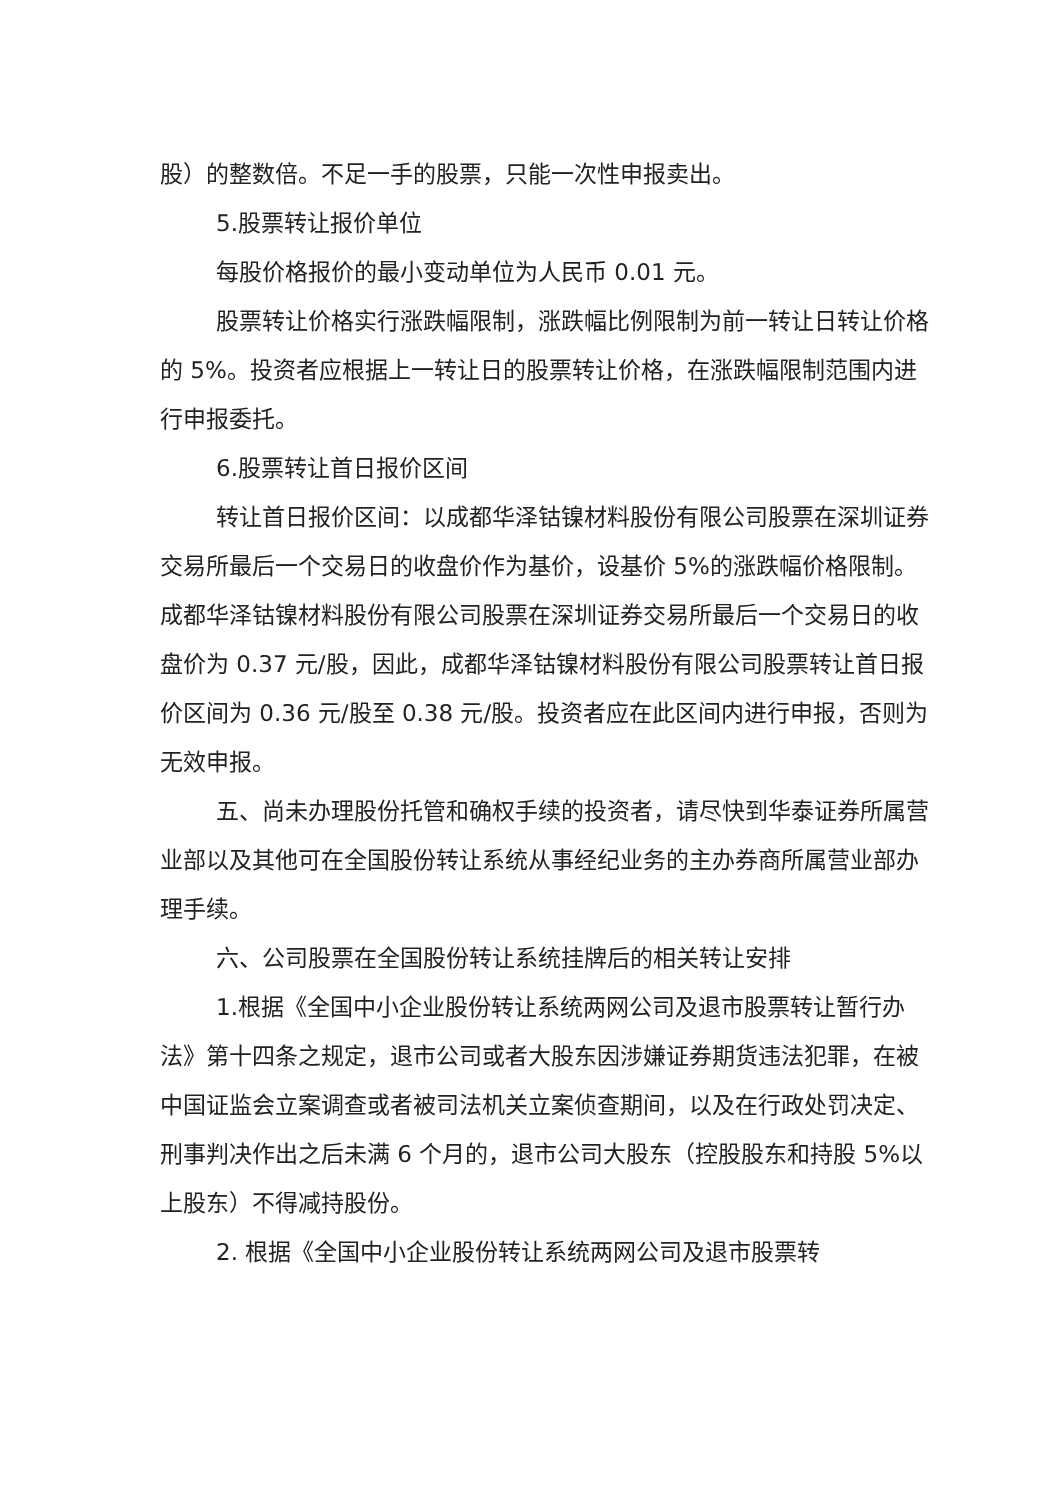股）的整数倍。不足一手的股票，只能一次性申报卖出。
5.股票转让报价单位
每股价格报价的最小变动单位为人民币 0.01 元。
股票转让价格实行涨跌幅限制，涨跌幅比例限制为前一转让日转让价格的 5%。投资者应根据上一转让日的股票转让价格，在涨跌幅限制范围内进行申报委托。
6.股票转让首日报价区间
转让首日报价区间：以成都华泽钴镍材料股份有限公司股票在深圳证券交易所最后一个交易日的收盘价作为基价，设基价 5%的涨跌幅价格限制。成都华泽钴镍材料股份有限公司股票在深圳证券交易所最后一个交易日的收盘价为 0.37 元/股，因此，成都华泽钴镍材料股份有限公司股票转让首日报价区间为 0.36 元/股至 0.38 元/股。投资者应在此区间内进行申报，否则为无效申报。
五、尚未办理股份托管和确权手续的投资者，请尽快到华泰证券所属营业部以及其他可在全国股份转让系统从事经纪业务的主办券商所属营业部办理手续。
六、公司股票在全国股份转让系统挂牌后的相关转让安排
1.根据《全国中小企业股份转让系统两网公司及退市股票转让暂行办法》第十四条之规定，退市公司或者大股东因涉嫌证券期货违法犯罪，在被中国证监会立案调查或者被司法机关立案侦查期间，以及在行政处罚决定、刑事判决作出之后未满 6 个月的，退市公司大股东（控股股东和持股 5%以上股东）不得减持股份。
2. 根据《全国中小企业股份转让系统两网公司及退市股票转